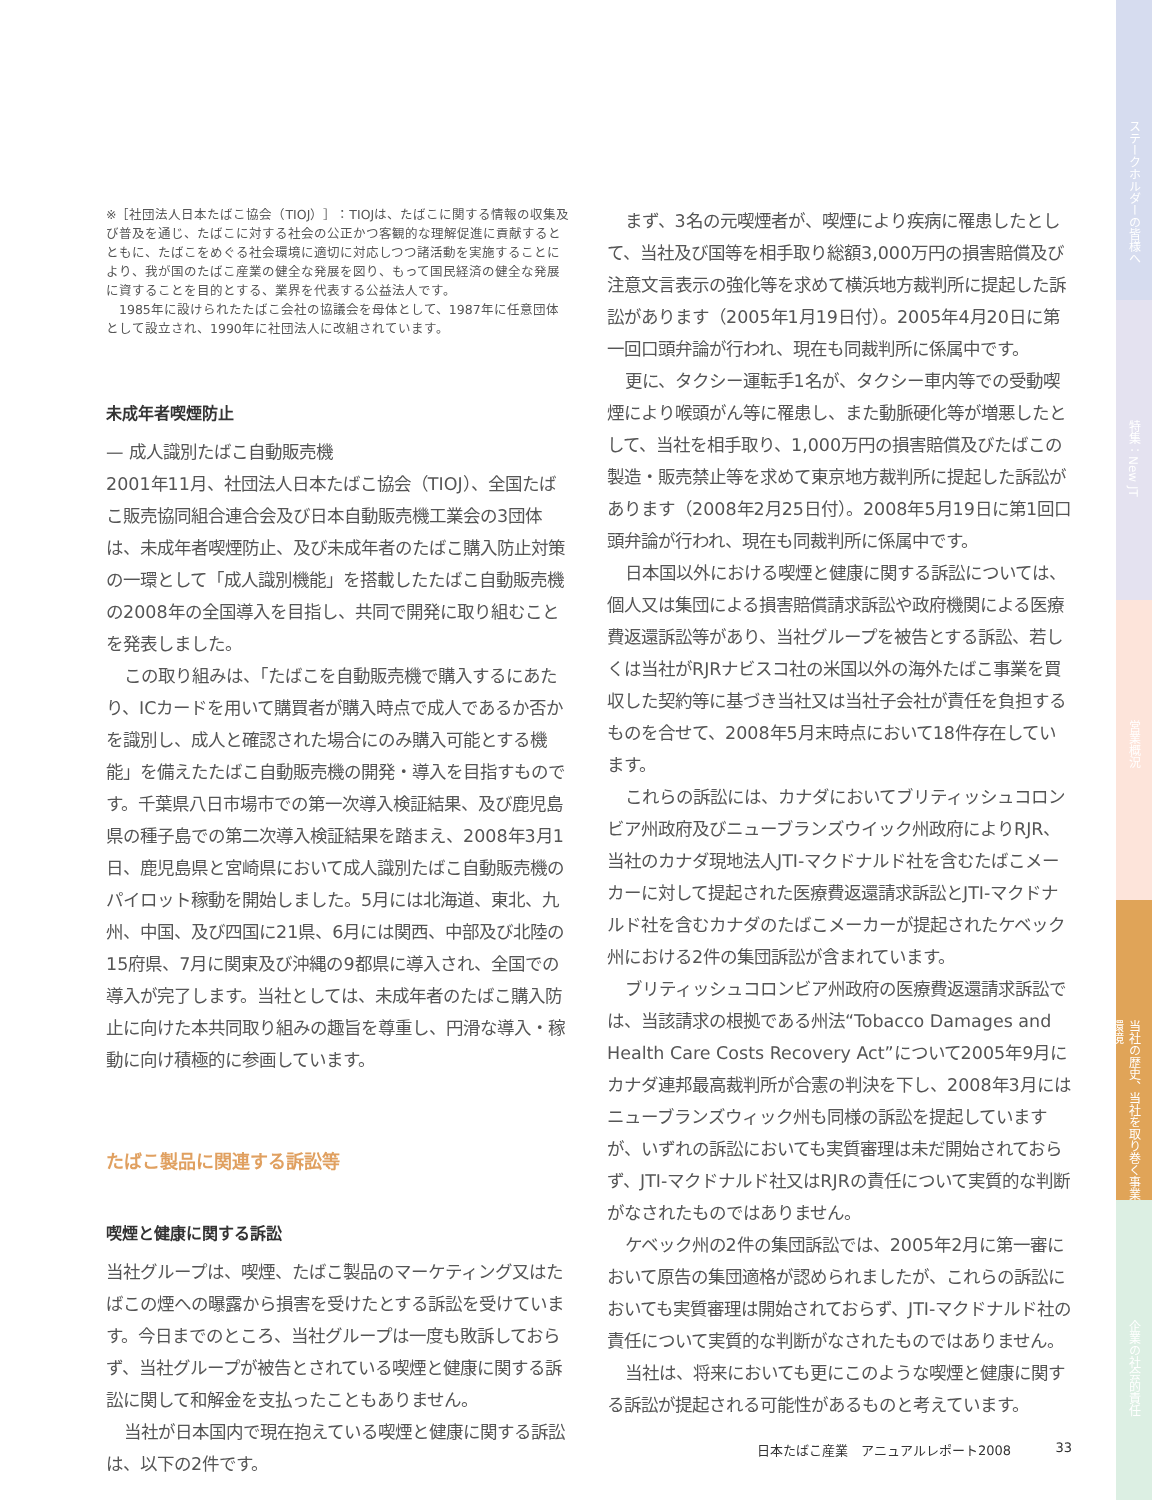※［社団法人日本たばこ協会（TIOJ）］：TIOJは、たばこに関する情報の収集及び普及を通じ、たばこに対する社会の公正かつ客観的な理解促進に貢献するとともに、たばこをめぐる社会環境に適切に対応しつつ諸活動を実施することにより、我が国のたばこ産業の健全な発展を図り、もって国民経済の健全な発展に資することを目的とする、業界を代表する公益法人です。
　1985年に設けられたたばこ会社の協議会を母体として、1987年に任意団体として設立され、1990年に社団法人に改組されています。
未成年者喫煙防止
— 成人識別たばこ自動販売機
2001年11月、社団法人日本たばこ協会（TIOJ）、全国たばこ販売協同組合連合会及び日本自動販売機工業会の3団体は、未成年者喫煙防止、及び未成年者のたばこ購入防止対策の一環として「成人識別機能」を搭載したたばこ自動販売機の2008年の全国導入を目指し、共同で開発に取り組むことを発表しました。
この取り組みは、「たばこを自動販売機で購入するにあたり、ICカードを用いて購買者が購入時点で成人であるか否かを識別し、成人と確認された場合にのみ購入可能とする機能」を備えたたばこ自動販売機の開発・導入を目指すものです。千葉県八日市場市での第一次導入検証結果、及び鹿児島県の種子島での第二次導入検証結果を踏まえ、2008年3月1日、鹿児島県と宮崎県において成人識別たばこ自動販売機のパイロット稼動を開始しました。5月には北海道、東北、九州、中国、及び四国に21県、6月には関西、中部及び北陸の15府県、7月に関東及び沖縄の9都県に導入され、全国での導入が完了します。当社としては、未成年者のたばこ購入防止に向けた本共同取り組みの趣旨を尊重し、円滑な導入・稼動に向け積極的に参画しています。
たばこ製品に関連する訴訟等
喫煙と健康に関する訴訟
当社グループは、喫煙、たばこ製品のマーケティング又はたばこの煙への曝露から損害を受けたとする訴訟を受けています。今日までのところ、当社グループは一度も敗訴しておらず、当社グループが被告とされている喫煙と健康に関する訴訟に関して和解金を支払ったこともありません。
当社が日本国内で現在抱えている喫煙と健康に関する訴訟は、以下の2件です。
まず、3名の元喫煙者が、喫煙により疾病に罹患したとして、当社及び国等を相手取り総額3,000万円の損害賠償及び注意文言表示の強化等を求めて横浜地方裁判所に提起した訴訟があります（2005年1月19日付）。2005年4月20日に第一回口頭弁論が行われ、現在も同裁判所に係属中です。
更に、タクシー運転手1名が、タクシー車内等での受動喫煙により喉頭がん等に罹患し、また動脈硬化等が増悪したとして、当社を相手取り、1,000万円の損害賠償及びたばこの製造・販売禁止等を求めて東京地方裁判所に提起した訴訟があります（2008年2月25日付）。2008年5月19日に第1回口頭弁論が行われ、現在も同裁判所に係属中です。
日本国以外における喫煙と健康に関する訴訟については、個人又は集団による損害賠償請求訴訟や政府機関による医療費返還訴訟等があり、当社グループを被告とする訴訟、若しくは当社がRJRナビスコ社の米国以外の海外たばこ事業を買収した契約等に基づき当社又は当社子会社が責任を負担するものを合せて、2008年5月末時点において18件存在しています。
これらの訴訟には、カナダにおいてブリティッシュコロンビア州政府及びニューブランズウイック州政府によりRJR、当社のカナダ現地法人JTI-マクドナルド社を含むたばこメーカーに対して提起された医療費返還請求訴訟とJTI-マクドナルド社を含むカナダのたばこメーカーが提起されたケベック州における2件の集団訴訟が含まれています。
ブリティッシュコロンビア州政府の医療費返還請求訴訟では、当該請求の根拠である州法“Tobacco Damages and Health Care Costs Recovery Act”について2005年9月にカナダ連邦最高裁判所が合憲の判決を下し、2008年3月にはニューブランズウィック州も同様の訴訟を提起していますが、いずれの訴訟においても実質審理は未だ開始されておらず、JTI-マクドナルド社又はRJRの責任について実質的な判断がなされたものではありません。
ケベック州の2件の集団訴訟では、2005年2月に第一審において原告の集団適格が認められましたが、これらの訴訟においても実質審理は開始されておらず、JTI-マクドナルド社の責任について実質的な判断がなされたものではありません。
当社は、将来においても更にこのような喫煙と健康に関する訴訟が提起される可能性があるものと考えています。
日本たばこ産業　アニュアルレポート2008 33
ステークホルダーの皆様へ
特集：New JT
営業概況
当社の歴史、当社を取り巻く事業環境
企業の社会的責任